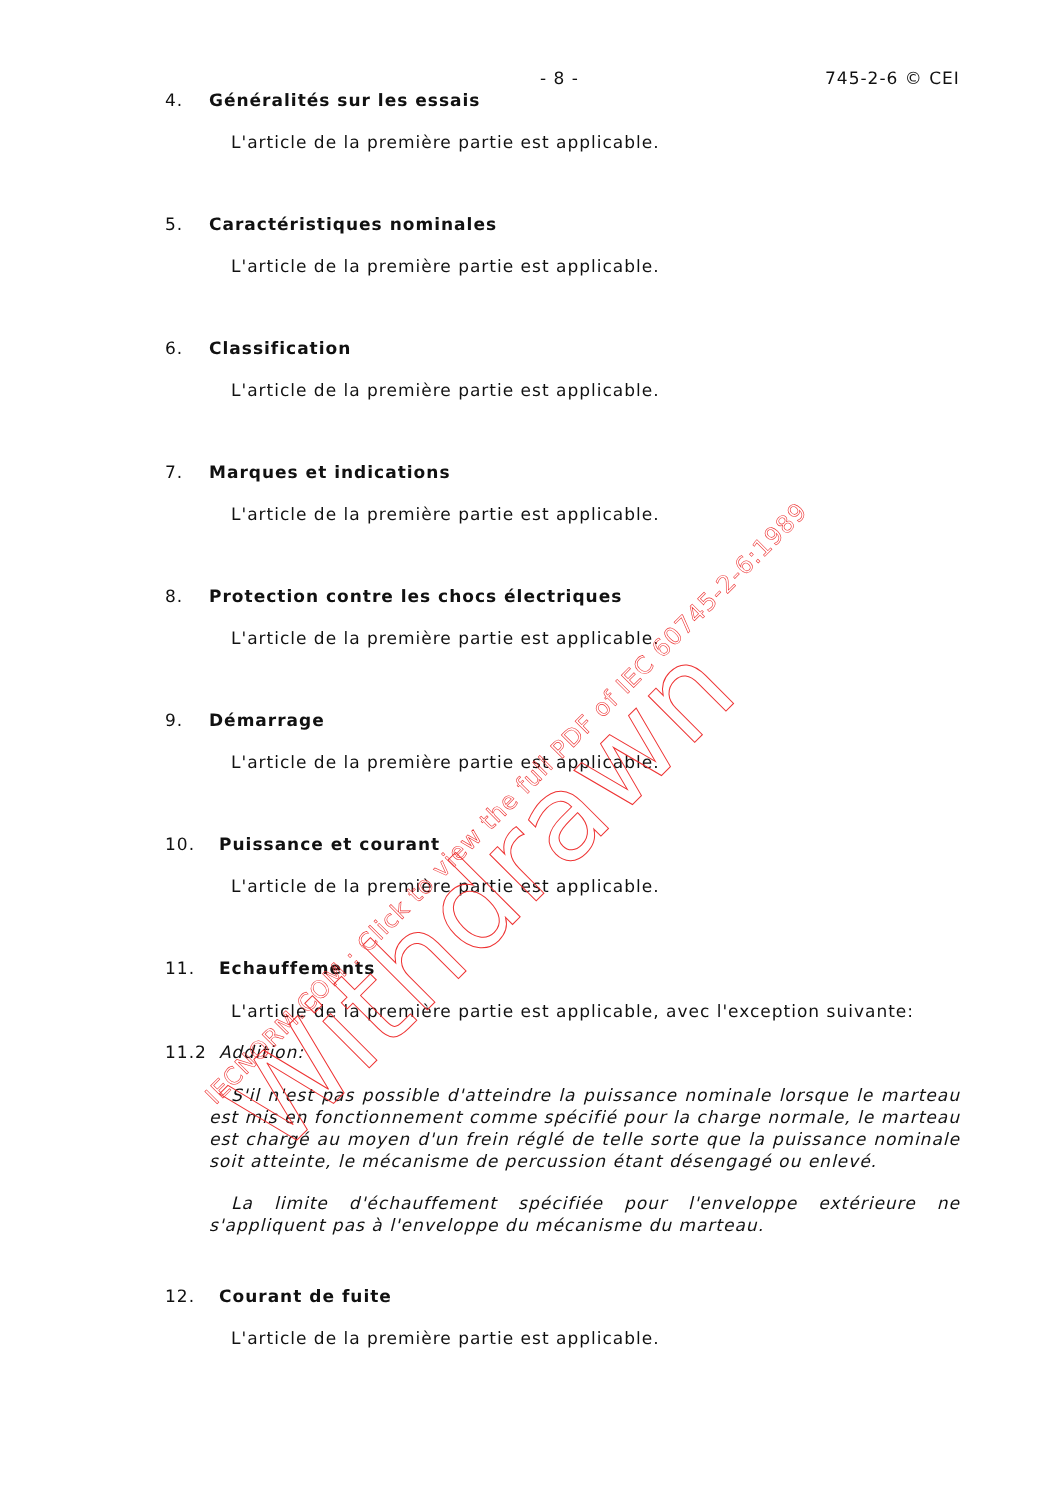- 8 - 745-2-6 © CEI
4. Généralités sur les essais
L'article de la première partie est applicable.
5. Caractéristiques nominales
L'article de la première partie est applicable.
6. Classification
L'article de la première partie est applicable.
7. Marques et indications
L'article de la première partie est applicable.
8. Protection contre les chocs électriques
L'article de la première partie est applicable.
9. Démarrage
L'article de la première partie est applicable.
10. Puissance et courant
L'article de la première partie est applicable.
11. Echauffements
L'article de la première partie est applicable, avec l'exception suivante:
11.2 Addition:
S'il n'est pas possible d'atteindre la puissance nominale lorsque le marteau est mis en fonctionnement comme spécifié pour la charge normale, le marteau est chargé au moyen d'un frein réglé de telle sorte que la puissance nominale soit atteinte, le mécanisme de percussion étant désengagé ou enlevé.
La limite d'échauffement spécifiée pour l'enveloppe extérieure ne s'appliquent pas à l'enveloppe du mécanisme du marteau.
12. Courant de fuite
L'article de la première partie est applicable.
Withdrawn
IECNORM.COM : Click to view the full PDF of IEC 60745-2-6:1989